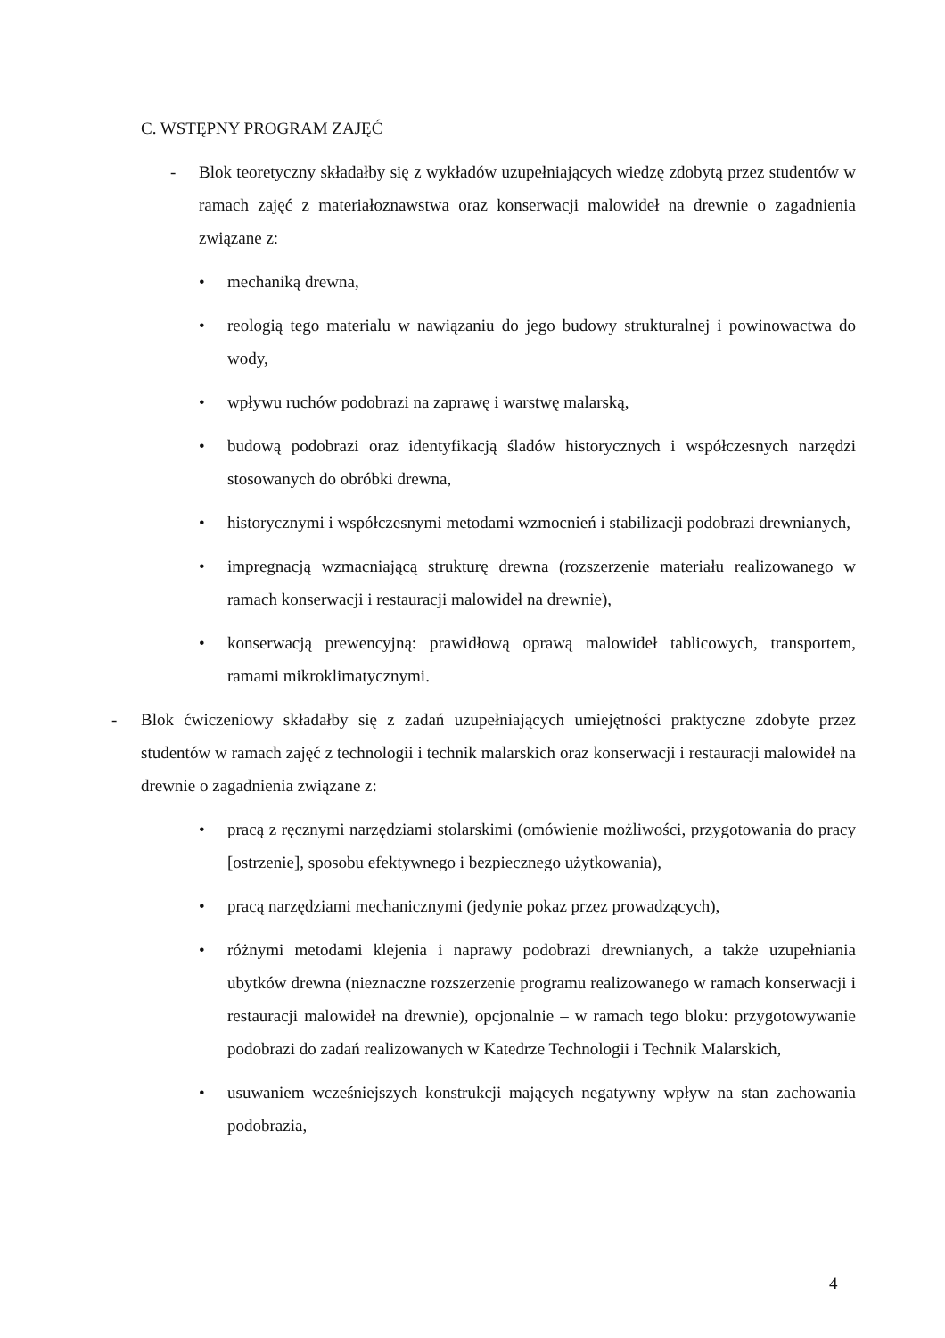C. WSTĘPNY PROGRAM ZAJĘĆ
- Blok teoretyczny składałby się z wykładów uzupełniających wiedzę zdobytą przez studentów w ramach zajęć z materiałoznawstwa oraz konserwacji malowideł na drewnie o zagadnienia związane z:
• mechaniką drewna,
• reologią tego materialu w nawiązaniu do jego budowy strukturalnej i powinowactwa do wody,
• wpływu ruchów podobrazi na zaprawę i warstwę malarską,
• budową podobrazi oraz identyfikacją śladów historycznych i współczesnych narzędzi stosowanych do obróbki drewna,
• historycznymi i współczesnymi metodami wzmocnień i stabilizacji podobrazi drewnianych,
• impregnacją wzmacniającą strukturę drewna (rozszerzenie materiału realizowanego w ramach konserwacji i restauracji malowideł na drewnie),
• konserwacją prewencyjną: prawidłową oprawą malowideł tablicowych, transportem, ramami mikroklimatycznymi.
- Blok ćwiczeniowy składałby się z zadań uzupełniających umiejętności praktyczne zdobyte przez studentów w ramach zajęć z technologii i technik malarskich oraz konserwacji i restauracji malowideł na drewnie o zagadnienia związane z:
• pracą z ręcznymi narzędziami stolarskimi (omówienie możliwości, przygotowania do pracy [ostrzenie], sposobu efektywnego i bezpiecznego użytkowania),
• pracą narzędziami mechanicznymi (jedynie pokaz przez prowadzących),
• różnymi metodami klejenia i naprawy podobrazi drewnianych, a także uzupełniania ubytków drewna (nieznaczne rozszerzenie programu realizowanego w ramach konserwacji i restauracji malowideł na drewnie), opcjonalnie – w ramach tego bloku: przygotowywanie podobrazi do zadań realizowanych w Katedrze Technologii i Technik Malarskich,
• usuwaniem wcześniejszych konstrukcji mających negatywny wpływ na stan zachowania podobrazia,
4